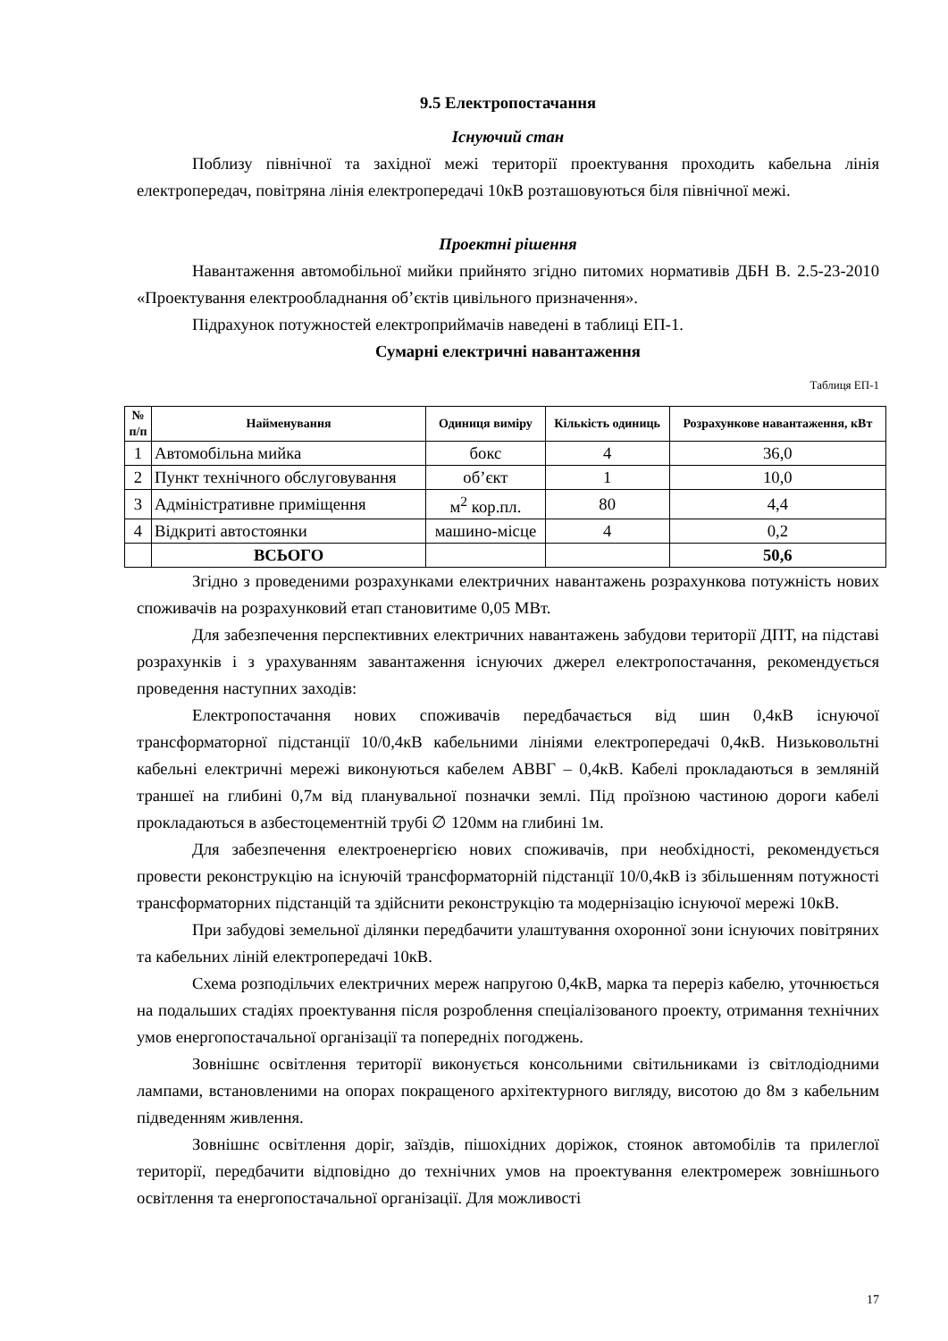9.5 Електропостачання
Існуючий стан
Поблизу північної та західної межі території проектування проходить кабельна лінія електропередач, повітряна лінія електропередачі 10кВ розташовуються біля північної межі.
Проектні рішення
Навантаження автомобільної мийки прийнято згідно питомих нормативів ДБН В. 2.5-23-2010 «Проектування електрообладнання об’єктів цивільного призначення».
Підрахунок потужностей електроприймачів наведені в таблиці ЕП-1.
Сумарні електричні навантаження
Таблиця ЕП-1
| № п/п | Найменування | Одиниця виміру | Кількість одиниць | Розрахункове навантаження, кВт |
| --- | --- | --- | --- | --- |
| 1 | Автомобільна мийка | бокс | 4 | 36,0 |
| 2 | Пункт технічного обслуговування | об’єкт | 1 | 10,0 |
| 3 | Адміністративне приміщення | м<sup>2</sup> кор.пл. | 80 | 4,4 |
| 4 | Відкриті автостоянки | машино-місце | 4 | 0,2 |
| | ВСЬОГО | | | 50,6 |
Згідно з проведеними розрахунками електричних навантажень розрахункова потужність нових споживачів на розрахунковий етап становитиме 0,05 МВт.
Для забезпечення перспективних електричних навантажень забудови території ДПТ, на підставі розрахунків і з урахуванням завантаження існуючих джерел електропостачання, рекомендується проведення наступних заходів:
Електропостачання нових споживачів передбачається від шин 0,4кВ існуючої трансформаторної підстанції 10/0,4кВ кабельними лініями електропередачі 0,4кВ. Низьковольтні кабельні електричні мережі виконуються кабелем АВВГ – 0,4кВ. Кабелі прокладаються в земляній траншеї на глибині 0,7м від планувальної позначки землі. Під проїзною частиною дороги кабелі прокладаються в азбестоцементній трубі ∅ 120мм на глибині 1м.
Для забезпечення електроенергією нових споживачів, при необхідності, рекомендується провести реконструкцію на існуючій трансформаторній підстанції 10/0,4кВ із збільшенням потужності трансформаторних підстанцій та здійснити реконструкцію та модернізацію існуючої мережі 10кВ.
При забудові земельної ділянки передбачити улаштування охоронної зони існуючих повітряних та кабельних ліній електропередачі 10кВ.
Схема розподільчих електричних мереж напругою 0,4кВ, марка та переріз кабелю, уточнюється на подальших стадіях проектування після розроблення спеціалізованого проекту, отримання технічних умов енергопостачальної організації та попередніх погоджень.
Зовнішнє освітлення території виконується консольними світильниками із світлодіодними лампами, встановленими на опорах покращеного архітектурного вигляду, висотою до 8м з кабельним підведенням живлення.
Зовнішнє освітлення доріг, заїздів, пішохідних доріжок, стоянок автомобілів та прилеглої території, передбачити відповідно до технічних умов на проектування електромереж зовнішнього освітлення та енергопостачальної організації. Для можливості
17